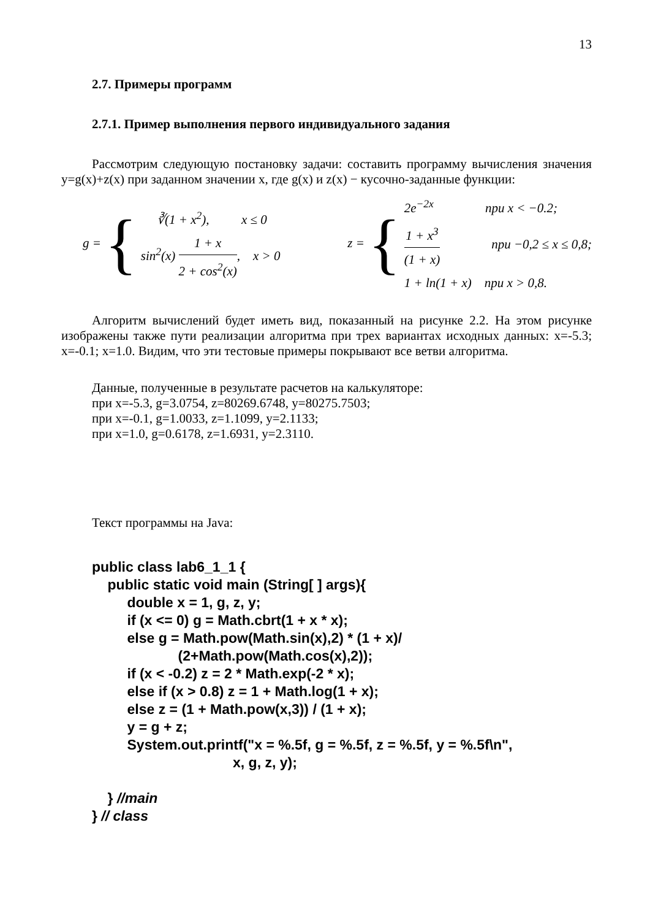13
2.7. Примеры программ
2.7.1. Пример выполнения первого индивидуального задания
Рассмотрим следующую постановку задачи: составить программу вычисления значения y=g(x)+z(x) при заданном значении x, где g(x) и z(x) − кусочно-заданные функции:
g = {
∛(1 + x<sup>2</sup>), x ≤ 0
sin<sup>2</sup>(x) 1 + x 2 + cos<sup>2</sup>(x), x > 0
z = {
2e<sup>−2x</sup> при x < −0.2;
1 + x<sup>3</sup> (1 + x) при −0,2 ≤ x ≤ 0,8;
1 + ln(1 + x) при x > 0,8.
Алгоритм вычислений будет иметь вид, показанный на рисунке 2.2. На этом рисунке изображены также пути реализации алгоритма при трех вариантах исходных данных: x=-5.3; x=-0.1; x=1.0. Видим, что эти тестовые примеры покрывают все ветви алгоритма.
Данные, полученные в результате расчетов на калькуляторе:
при x=-5.3, g=3.0754, z=80269.6748, y=80275.7503;
при x=-0.1, g=1.0033, z=1.1099, y=2.1133;
при x=1.0, g=0.6178, z=1.6931, y=2.3110.
Текст программы на Java:
public class lab6_1_1 { public static void main (String[ ] args){ double x = 1, g, z, y; if (x <= 0) g = Math.cbrt(1 + x * x); else g = Math.pow(Math.sin(x),2) * (1 + x)/ (2+Math.pow(Math.cos(x),2)); if (x < -0.2) z = 2 * Math.exp(-2 * x); else if (x > 0.8) z = 1 + Math.log(1 + x); else z = (1 + Math.pow(x,3)) / (1 + x); y = g + z; System.out.printf("x = %.5f, g = %.5f, z = %.5f, y = %.5f\n", x, g, z, y); } //main } // class